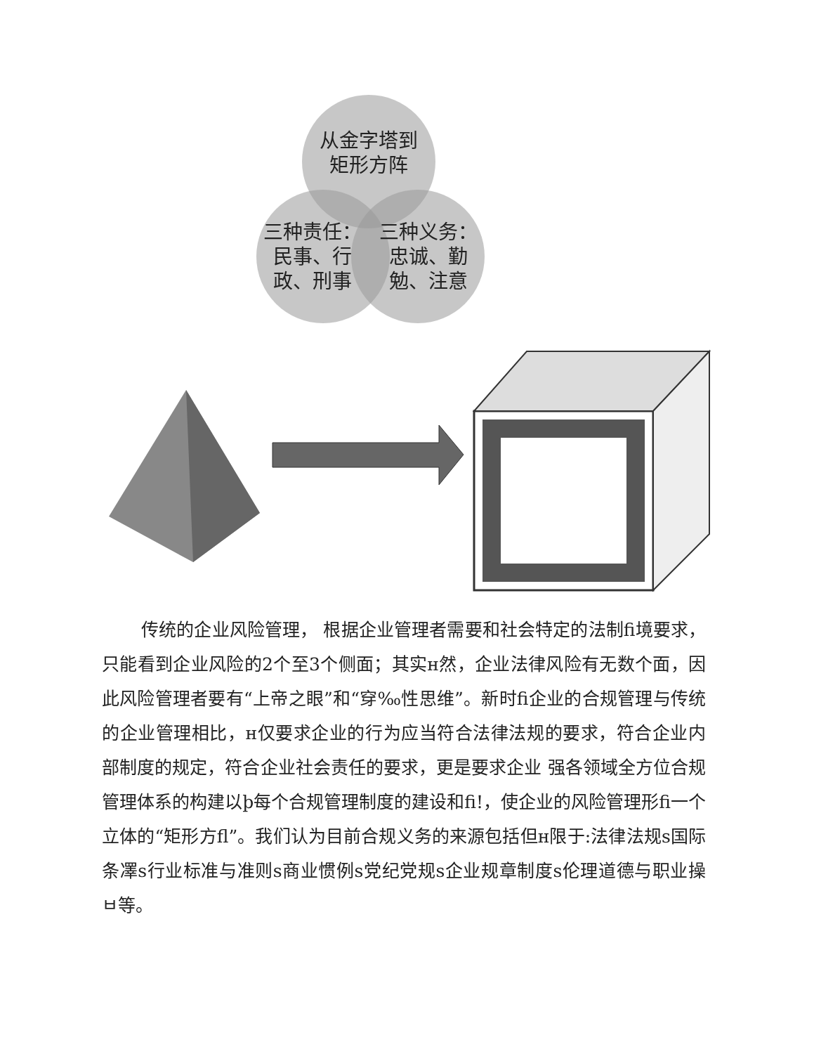从金字塔到
矩形方阵
三种责任：
民事、行
政、刑事
三种义务：
忠诚、勤
勉、注意
传统的企业风险管理， 根据企业管理者需要和社会特定的法制fi境要求，只能看到企业风险的2个至3个侧面；其实ʜ然，企业法律风险有无数个面，因此风险管理者要有“上帝之眼”和“穿‰性思维”。新时fi企业的合规管理与传统的企业管理相比，ʜ仅要求企业的行为应当符合法律法规的要求，符合企业内部制度的规定，符合企业社会责任的要求，更是要求企业 强各领域全方位合规管理体系的构建以þ每个合规管理制度的建设和fi!，使企业的风险管理形fi一个立体的“矩形方fl”。我们认为目前合规义务的来源包括但ʜ限于:法律法规s国际条凙s行业标准与准则s商业惯例s党纪党规s企业规章制度s伦理道德与职业操ㅂ等。